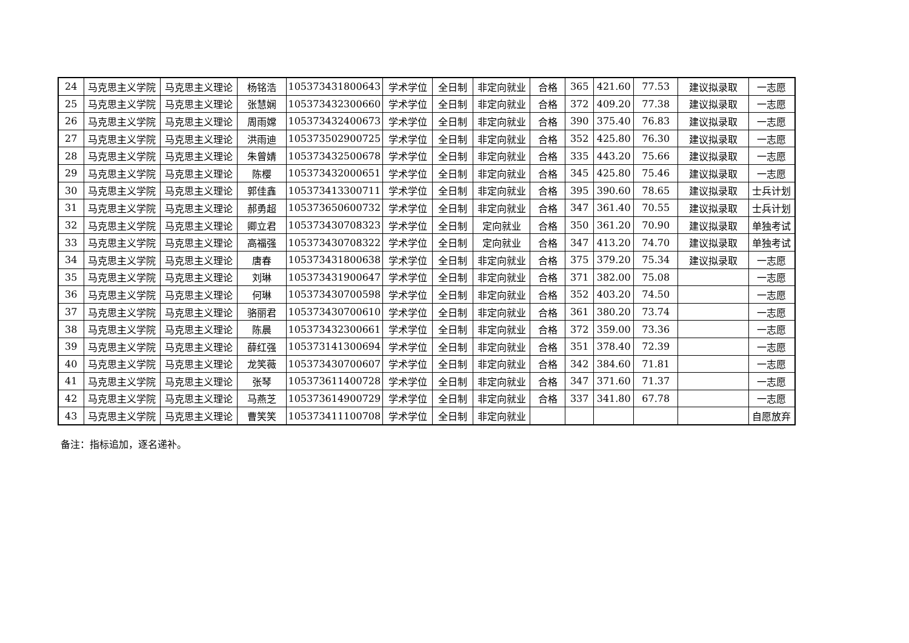| 24 | 马克思主义学院 | 马克思主义理论 | 杨铭浩 | 105373431800643 | 学术学位 | 全日制 | 非定向就业 | 合格 | 365 | 421.60 | 77.53 | 建议拟录取 | 一志愿 |
| 25 | 马克思主义学院 | 马克思主义理论 | 张慧娴 | 105373432300660 | 学术学位 | 全日制 | 非定向就业 | 合格 | 372 | 409.20 | 77.38 | 建议拟录取 | 一志愿 |
| 26 | 马克思主义学院 | 马克思主义理论 | 周雨嫦 | 105373432400673 | 学术学位 | 全日制 | 非定向就业 | 合格 | 390 | 375.40 | 76.83 | 建议拟录取 | 一志愿 |
| 27 | 马克思主义学院 | 马克思主义理论 | 洪雨迪 | 105373502900725 | 学术学位 | 全日制 | 非定向就业 | 合格 | 352 | 425.80 | 76.30 | 建议拟录取 | 一志愿 |
| 28 | 马克思主义学院 | 马克思主义理论 | 朱曾婧 | 105373432500678 | 学术学位 | 全日制 | 非定向就业 | 合格 | 335 | 443.20 | 75.66 | 建议拟录取 | 一志愿 |
| 29 | 马克思主义学院 | 马克思主义理论 | 陈樱 | 105373432000651 | 学术学位 | 全日制 | 非定向就业 | 合格 | 345 | 425.80 | 75.46 | 建议拟录取 | 一志愿 |
| 30 | 马克思主义学院 | 马克思主义理论 | 郭佳鑫 | 105373413300711 | 学术学位 | 全日制 | 非定向就业 | 合格 | 395 | 390.60 | 78.65 | 建议拟录取 | 士兵计划 |
| 31 | 马克思主义学院 | 马克思主义理论 | 郝勇超 | 105373650600732 | 学术学位 | 全日制 | 非定向就业 | 合格 | 347 | 361.40 | 70.55 | 建议拟录取 | 士兵计划 |
| 32 | 马克思主义学院 | 马克思主义理论 | 卿立君 | 105373430708323 | 学术学位 | 全日制 | 定向就业 | 合格 | 350 | 361.20 | 70.90 | 建议拟录取 | 单独考试 |
| 33 | 马克思主义学院 | 马克思主义理论 | 高福强 | 105373430708322 | 学术学位 | 全日制 | 定向就业 | 合格 | 347 | 413.20 | 74.70 | 建议拟录取 | 单独考试 |
| 34 | 马克思主义学院 | 马克思主义理论 | 唐春 | 105373431800638 | 学术学位 | 全日制 | 非定向就业 | 合格 | 375 | 379.20 | 75.34 | 建议拟录取 | 一志愿 |
| 35 | 马克思主义学院 | 马克思主义理论 | 刘琳 | 105373431900647 | 学术学位 | 全日制 | 非定向就业 | 合格 | 371 | 382.00 | 75.08 | | 一志愿 |
| 36 | 马克思主义学院 | 马克思主义理论 | 何琳 | 105373430700598 | 学术学位 | 全日制 | 非定向就业 | 合格 | 352 | 403.20 | 74.50 | | 一志愿 |
| 37 | 马克思主义学院 | 马克思主义理论 | 骆丽君 | 105373430700610 | 学术学位 | 全日制 | 非定向就业 | 合格 | 361 | 380.20 | 73.74 | | 一志愿 |
| 38 | 马克思主义学院 | 马克思主义理论 | 陈晨 | 105373432300661 | 学术学位 | 全日制 | 非定向就业 | 合格 | 372 | 359.00 | 73.36 | | 一志愿 |
| 39 | 马克思主义学院 | 马克思主义理论 | 薛红强 | 105373141300694 | 学术学位 | 全日制 | 非定向就业 | 合格 | 351 | 378.40 | 72.39 | | 一志愿 |
| 40 | 马克思主义学院 | 马克思主义理论 | 龙笑薇 | 105373430700607 | 学术学位 | 全日制 | 非定向就业 | 合格 | 342 | 384.60 | 71.81 | | 一志愿 |
| 41 | 马克思主义学院 | 马克思主义理论 | 张琴 | 105373611400728 | 学术学位 | 全日制 | 非定向就业 | 合格 | 347 | 371.60 | 71.37 | | 一志愿 |
| 42 | 马克思主义学院 | 马克思主义理论 | 马燕芝 | 105373614900729 | 学术学位 | 全日制 | 非定向就业 | 合格 | 337 | 341.80 | 67.78 | | 一志愿 |
| 43 | 马克思主义学院 | 马克思主义理论 | 曹笑笑 | 105373411100708 | 学术学位 | 全日制 | 非定向就业 | | | | | | 自愿放弃 |
备注：指标追加，逐名递补。